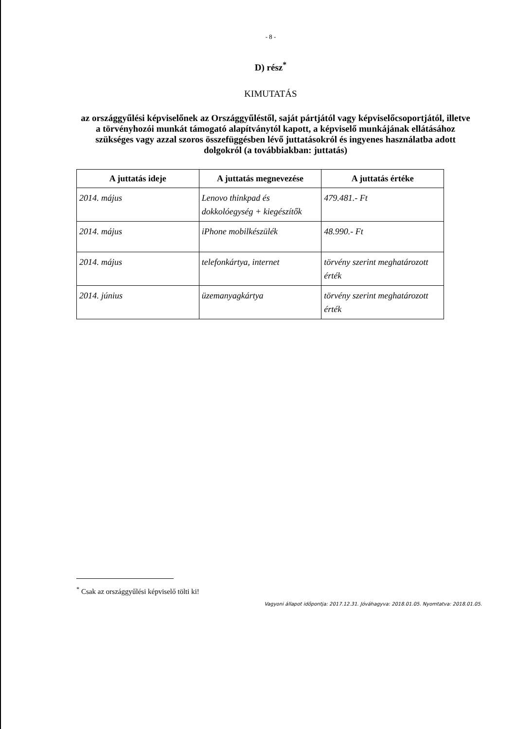- 8 -
D) rész<sup>*</sup>
KIMUTATÁS
az országgyűlési képviselőnek az Országgyűléstől, saját pártjától vagy képviselőcsoportjától, illetve a törvényhozói munkát támogató alapítványtól kapott, a képviselő munkájának ellátásához szükséges vagy azzal szoros összefüggésben lévő juttatásokról és ingyenes használatba adott dolgokról (a továbbiakban: juttatás)
| A juttatás ideje | A juttatás megnevezése | A juttatás értéke |
| --- | --- | --- |
| 2014. május | Lenovo thinkpad és dokkolóegység + kiegészítők | 479.481.- Ft |
| 2014. május | iPhone mobilkészülék | 48.990.- Ft |
| 2014. május | telefonkártya, internet | törvény szerint meghatározott érték |
| 2014. június | üzemanyagkártya | törvény szerint meghatározott érték |
<sup>*</sup> Csak az országgyűlési képviselő tölti ki!
Vagyoni állapot időpontja: 2017.12.31. Jóváhagyva: 2018.01.05. Nyomtatva: 2018.01.05.